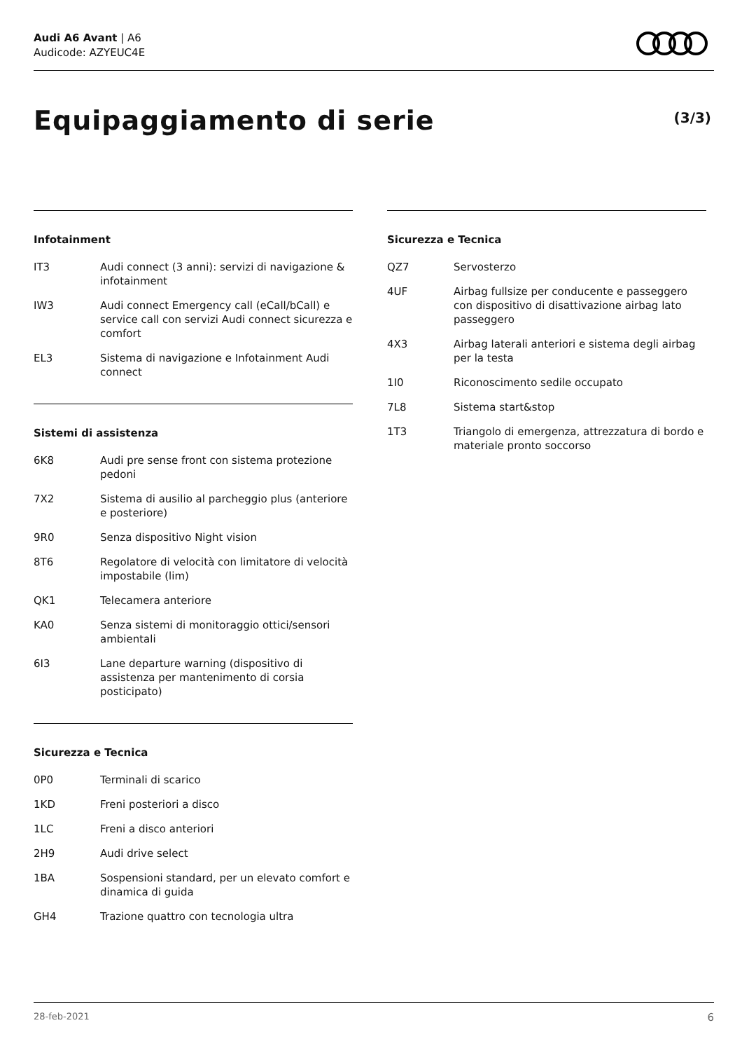Audi A6 Avant | A6
Audicode: AZYEUC4E
Equipaggiamento di serie (3/3)
Infotainment
| IT3 | Audi connect (3 anni): servizi di navigazione & infotainment |
| IW3 | Audi connect Emergency call (eCall/bCall) e service call con servizi Audi connect sicurezza e comfort |
| EL3 | Sistema di navigazione e Infotainment Audi connect |
Sistemi di assistenza
| 6K8 | Audi pre sense front con sistema protezione pedoni |
| 7X2 | Sistema di ausilio al parcheggio plus (anteriore e posteriore) |
| 9R0 | Senza dispositivo Night vision |
| 8T6 | Regolatore di velocità con limitatore di velocità impostabile (lim) |
| QK1 | Telecamera anteriore |
| KA0 | Senza sistemi di monitoraggio ottici/sensori ambientali |
| 6I3 | Lane departure warning (dispositivo di assistenza per mantenimento di corsia posticipato) |
Sicurezza e Tecnica
| 0P0 | Terminali di scarico |
| 1KD | Freni posteriori a disco |
| 1LC | Freni a disco anteriori |
| 2H9 | Audi drive select |
| 1BA | Sospensioni standard, per un elevato comfort e dinamica di guida |
| GH4 | Trazione quattro con tecnologia ultra |
Sicurezza e Tecnica
| QZ7 | Servosterzo |
| 4UF | Airbag fullsize per conducente e passeggero con dispositivo di disattivazione airbag lato passeggero |
| 4X3 | Airbag laterali anteriori e sistema degli airbag per la testa |
| 1I0 | Riconoscimento sedile occupato |
| 7L8 | Sistema start&stop |
| 1T3 | Triangolo di emergenza, attrezzatura di bordo e materiale pronto soccorso |
28-feb-2021 6